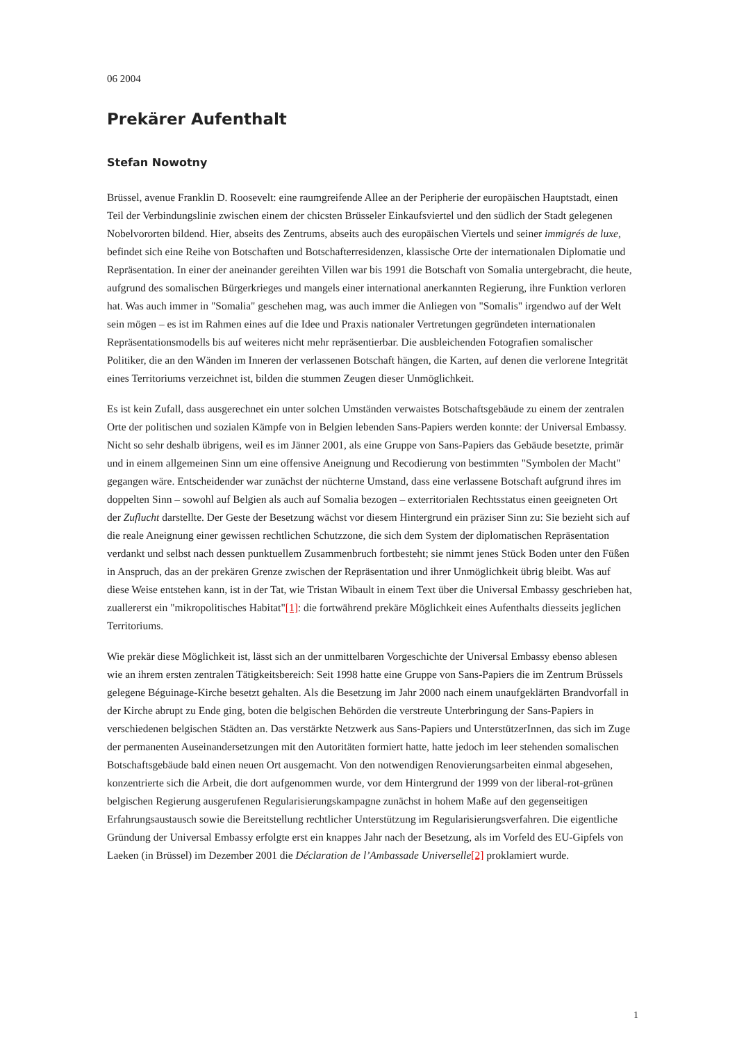06 2004
Prekärer Aufenthalt
Stefan Nowotny
Brüssel, avenue Franklin D. Roosevelt: eine raumgreifende Allee an der Peripherie der europäischen Hauptstadt, einen Teil der Verbindungslinie zwischen einem der chicsten Brüsseler Einkaufsviertel und den südlich der Stadt gelegenen Nobelvororten bildend. Hier, abseits des Zentrums, abseits auch des europäischen Viertels und seiner immigrés de luxe, befindet sich eine Reihe von Botschaften und Botschafterresidenzen, klassische Orte der internationalen Diplomatie und Repräsentation. In einer der aneinander gereihten Villen war bis 1991 die Botschaft von Somalia untergebracht, die heute, aufgrund des somalischen Bürgerkrieges und mangels einer international anerkannten Regierung, ihre Funktion verloren hat. Was auch immer in "Somalia" geschehen mag, was auch immer die Anliegen von "Somalis" irgendwo auf der Welt sein mögen – es ist im Rahmen eines auf die Idee und Praxis nationaler Vertretungen gegründeten internationalen Repräsentationsmodells bis auf weiteres nicht mehr repräsentierbar. Die ausbleichenden Fotografien somalischer Politiker, die an den Wänden im Inneren der verlassenen Botschaft hängen, die Karten, auf denen die verlorene Integrität eines Territoriums verzeichnet ist, bilden die stummen Zeugen dieser Unmöglichkeit.
Es ist kein Zufall, dass ausgerechnet ein unter solchen Umständen verwaistes Botschaftsgebäude zu einem der zentralen Orte der politischen und sozialen Kämpfe von in Belgien lebenden Sans-Papiers werden konnte: der Universal Embassy. Nicht so sehr deshalb übrigens, weil es im Jänner 2001, als eine Gruppe von Sans-Papiers das Gebäude besetzte, primär und in einem allgemeinen Sinn um eine offensive Aneignung und Recodierung von bestimmten "Symbolen der Macht" gegangen wäre. Entscheidender war zunächst der nüchterne Umstand, dass eine verlassene Botschaft aufgrund ihres im doppelten Sinn – sowohl auf Belgien als auch auf Somalia bezogen – exterritorialen Rechtsstatus einen geeigneten Ort der Zuflucht darstellte. Der Geste der Besetzung wächst vor diesem Hintergrund ein präziser Sinn zu: Sie bezieht sich auf die reale Aneignung einer gewissen rechtlichen Schutzzone, die sich dem System der diplomatischen Repräsentation verdankt und selbst nach dessen punktuellem Zusammenbruch fortbesteht; sie nimmt jenes Stück Boden unter den Füßen in Anspruch, das an der prekären Grenze zwischen der Repräsentation und ihrer Unmöglichkeit übrig bleibt. Was auf diese Weise entstehen kann, ist in der Tat, wie Tristan Wibault in einem Text über die Universal Embassy geschrieben hat, zuallererst ein "mikropolitisches Habitat"[1]: die fortwährend prekäre Möglichkeit eines Aufenthalts diesseits jeglichen Territoriums.
Wie prekär diese Möglichkeit ist, lässt sich an der unmittelbaren Vorgeschichte der Universal Embassy ebenso ablesen wie an ihrem ersten zentralen Tätigkeitsbereich: Seit 1998 hatte eine Gruppe von Sans-Papiers die im Zentrum Brüssels gelegene Béguinage-Kirche besetzt gehalten. Als die Besetzung im Jahr 2000 nach einem unaufgeklärten Brandvorfall in der Kirche abrupt zu Ende ging, boten die belgischen Behörden die verstreute Unterbringung der Sans-Papiers in verschiedenen belgischen Städten an. Das verstärkte Netzwerk aus Sans-Papiers und UnterstützerInnen, das sich im Zuge der permanenten Auseinandersetzungen mit den Autoritäten formiert hatte, hatte jedoch im leer stehenden somalischen Botschaftsgebäude bald einen neuen Ort ausgemacht. Von den notwendigen Renovierungsarbeiten einmal abgesehen, konzentrierte sich die Arbeit, die dort aufgenommen wurde, vor dem Hintergrund der 1999 von der liberal-rot-grünen belgischen Regierung ausgerufenen Regularisierungskampagne zunächst in hohem Maße auf den gegenseitigen Erfahrungsaustausch sowie die Bereitstellung rechtlicher Unterstützung im Regularisierungsverfahren. Die eigentliche Gründung der Universal Embassy erfolgte erst ein knappes Jahr nach der Besetzung, als im Vorfeld des EU-Gipfels von Laeken (in Brüssel) im Dezember 2001 die Déclaration de l’Ambassade Universelle[2] proklamiert wurde.
1